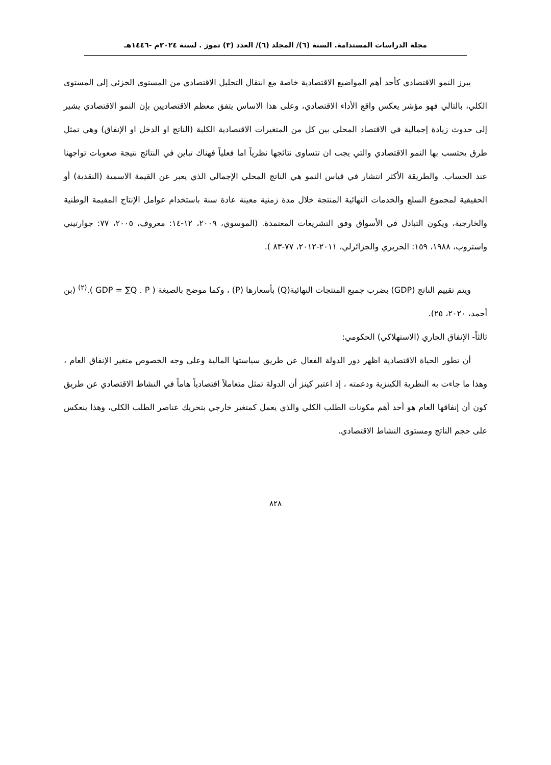مجلة الدراسات المستدامة. السنة (٦)/ المجلد (٦)/ العدد (٣) تموز . لسنة ٢٠٢٤م -١٤٤٦هـ
يبرز النمو الاقتصادي كأحد أهم المواضيع الاقتصادية خاصة مع انتقال التحليل الاقتصادي من المستوى الجزئي إلى المستوى الكلي، بالتالي فهو مؤشر يعكس واقع الأداء الاقتصادي، وعلى هذا الاساس يتفق معظم الاقتصاديين بإن النمو الاقتصادي يشير إلى حدوث زيادة إجمالية في الاقتصاد المحلي بين كل من المتغيرات الاقتصادية الكلية (الناتج او الدخل او الإنفاق) وهي تمثل طرق يحتسب بها النمو الاقتصادي والتي يجب ان تتساوى نتائجها نظرياً اما فعلياً فهناك تباين في النتائج نتيجة صعوبات تواجهنا عند الحساب. والطريقة الأكثر انتشار في قياس النمو هي الناتج المحلي الإجمالي الذي يعبر عن القيمة الاسمية (النقدية) أو الحقيقية لمجموع السلع والخدمات النهائية المنتجة خلال مدة زمنية معينة عادة سنة باستخدام عوامل الإنتاج المقيمة الوطنية والخارجية، ويكون التبادل في الأسواق وفق التشريعات المعتمدة. (الموسوي، ٢٠٠٩، ١٢-١٤: معروف، ٢٠٠٥، ٧٧: جوارتيني واستروب، ١٩٨٨، ١٥٩: الحريري والجزائرلي، ٢٠١١-٢٠١٢، ٧٧-٨٣ ).
ويتم تقييم الناتج (GDP) بضرب جميع المنتجات النهائية(Q) بأسعارها (P) ، وكما موضح بالصيغة ( GDP = ∑Q . P ).<sup>(٢)</sup> (بن أحمد، ٢٠٢٠، ٢٥).
ثالثاً- الإنفاق الجاري (الاستهلاكي) الحكومي:
أن تطور الحياة الاقتصادية اظهر دور الدولة الفعال عن طريق سياستها المالية وعلى وجه الخصوص متغير الإنفاق العام ، وهذا ما جاءت به النظرية الكينزية ودعمته ، إذ اعتبر كينز أن الدولة تمثل متعاملاً اقتصادياً هاماً في النشاط الاقتصادي عن طريق كون أن إنفاقها العام هو أحد أهم مكونات الطلب الكلي والذي يعمل كمتغير خارجي بتحريك عناصر الطلب الكلي، وهذا ينعكس على حجم الناتج ومستوى النشاط الاقتصادي.
٨٢٨